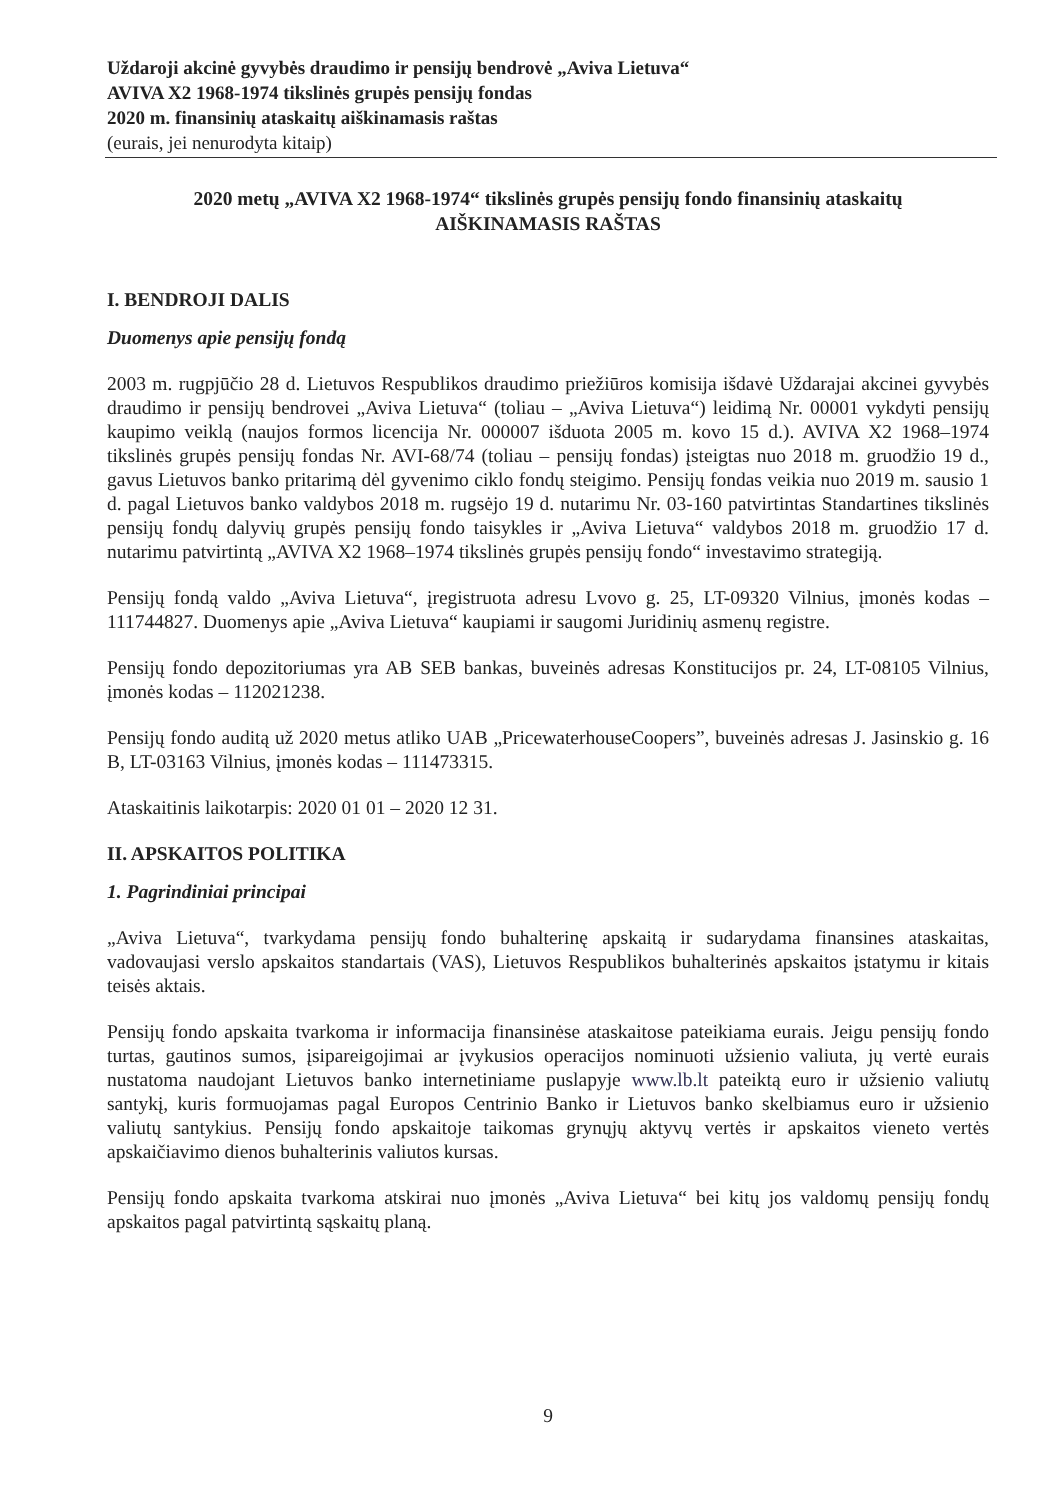Uždaroji akcinė gyvybės draudimo ir pensijų bendrovė „Aviva Lietuva“
AVIVA X2 1968-1974 tikslinės grupės pensijų fondas
2020 m. finansinių ataskaitų aiškinamasis raštas
(eurais, jei nenurodyta kitaip)
2020 metų „AVIVA X2 1968-1974“ tikslinės grupės pensijų fondo finansinių ataskaitų
AIŠKINAMASIS RAŠTAS
I. BENDROJI DALIS
Duomenys apie pensijų fondą
2003 m. rugpjūčio 28 d. Lietuvos Respublikos draudimo priežiūros komisija išdavė Uždarajai akcinei gyvybės draudimo ir pensijų bendrovei „Aviva Lietuva“ (toliau – „Aviva Lietuva“) leidimą Nr. 00001 vykdyti pensijų kaupimo veiklą (naujos formos licencija Nr. 000007 išduota 2005 m. kovo 15 d.). AVIVA X2 1968–1974 tikslinės grupės pensijų fondas Nr. AVI-68/74 (toliau – pensijų fondas) įsteigtas nuo 2018 m. gruodžio 19 d., gavus Lietuvos banko pritarimą dėl gyvenimo ciklo fondų steigimo. Pensijų fondas veikia nuo 2019 m. sausio 1 d. pagal Lietuvos banko valdybos 2018 m. rugsėjo 19 d. nutarimu Nr. 03-160 patvirtintas Standartines tikslinės pensijų fondų dalyvių grupės pensijų fondo taisykles ir „Aviva Lietuva“ valdybos 2018 m. gruodžio 17 d. nutarimu patvirtintą „AVIVA X2 1968–1974 tikslinės grupės pensijų fondo“ investavimo strategiją.
Pensijų fondą valdo „Aviva Lietuva“, įregistruota adresu Lvovo g. 25, LT-09320 Vilnius, įmonės kodas – 111744827. Duomenys apie „Aviva Lietuva“ kaupiami ir saugomi Juridinių asmenų registre.
Pensijų fondo depozitoriumas yra AB SEB bankas, buveinės adresas Konstitucijos pr. 24, LT-08105 Vilnius, įmonės kodas – 112021238.
Pensijų fondo auditą už 2020 metus atliko UAB „PricewaterhouseCoopers”, buveinės adresas J. Jasinskio g. 16 B, LT-03163 Vilnius, įmonės kodas – 111473315.
Ataskaitinis laikotarpis: 2020 01 01 – 2020 12 31.
II. APSKAITOS POLITIKA
1. Pagrindiniai principai
„Aviva Lietuva“, tvarkydama pensijų fondo buhalterinę apskaitą ir sudarydama finansines ataskaitas, vadovaujasi verslo apskaitos standartais (VAS), Lietuvos Respublikos buhalterinės apskaitos įstatymu ir kitais teisės aktais.
Pensijų fondo apskaita tvarkoma ir informacija finansinėse ataskaitose pateikiama eurais. Jeigu pensijų fondo turtas, gautinos sumos, įsipareigojimai ar įvykusios operacijos nominuoti užsienio valiuta, jų vertė eurais nustatoma naudojant Lietuvos banko internetiniame puslapyje www.lb.lt pateiktą euro ir užsienio valiutų santykį, kuris formuojamas pagal Europos Centrinio Banko ir Lietuvos banko skelbiamus euro ir užsienio valiutų santykius. Pensijų fondo apskaitoje taikomas grynųjų aktyvų vertės ir apskaitos vieneto vertės apskaičiavimo dienos buhalterinis valiutos kursas.
Pensijų fondo apskaita tvarkoma atskirai nuo įmonės „Aviva Lietuva“ bei kitų jos valdomų pensijų fondų apskaitos pagal patvirtintą sąskaitų planą.
9